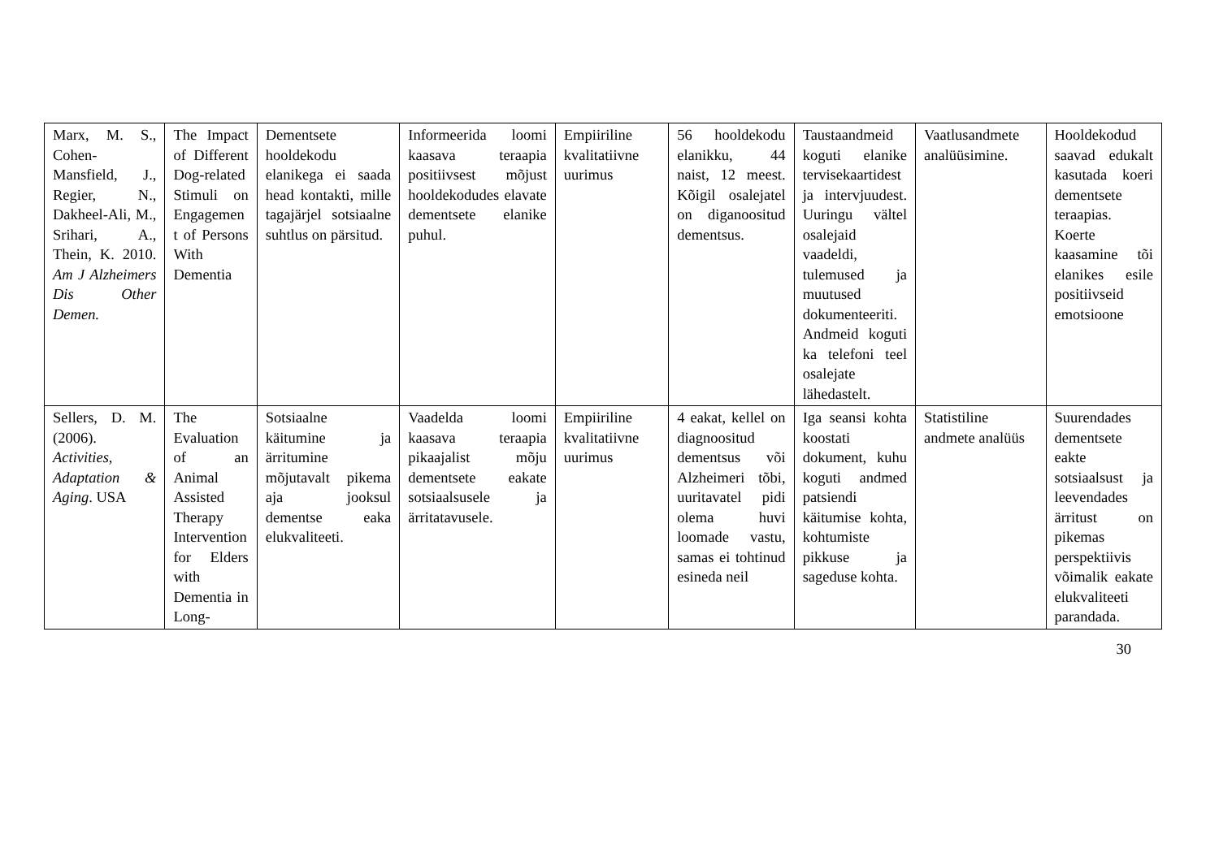| Marx, M. S., Cohen-Mansfield, J., Regier, N., Dakheel-Ali, M., Srihari, A., Thein, K. 2010. Am J Alzheimers Dis Other Demen. | The Impact of Different Dog-related Stimuli on Engagement of Persons With Dementia | Dementsete hooldekodu elanikega ei saada head kontakti, mille tagajärjel sotsiaalne suhtlus on pärsitud. | Informeerida loomi kaasava teraapia positiivsest mõjust hooldekodudes elavate dementsete elanike puhul. | Empiiriline kvalitatiivne uurimus | 56 hooldekodu elanikku, 44 naist, 12 meest. Kõigil osalejatel on diganoositud dementsus. | Taustaandmeid koguti elanike tervisekaartidest ja intervjuudest. Uuringu vältel osalejaid vaadeldi, tulemused ja muutused dokumenteeriti. Andmeid koguti ka telefoni teel osalejate lähedastelt. | Vaatlusandmete analüüsimine. | Hooldekodud saavad edukalt kasutada koeri dementsete teraapias. Koerte kaasamine tõi elanikes esile positiivseid emotsioone |
| Sellers, D. M. (2006). Activities, Adaptation & Aging . USA | The Evaluation of an Animal Assisted Therapy Intervention for Elders with Dementia in Long- | Sotsiaalne käitumine ja ärritumine mõjutavalt pikema aja jooksul dementse eaka elukvaliteeti. | Vaadelda loomi kaasava teraapia pikaajalist mõju dementsete eakate sotsiaalsusele ja ärritatavusele. | Empiiriline kvalitatiivne uurimus | 4 eakat, kellel on diagnoositud dementsus või Alzheimeri tõbi, uuritavatel pidi olema huvi loomade vastu, samas ei tohtinud esineda neil | Iga seansi kohta koostati dokument, kuhu koguti andmed patsiendi käitumise kohta, kohtumiste pikkuse ja sageduse kohta. | Statistiline andmete analüüs | Suurendades dementsete eakte sotsiaalsust ja leevendades ärritust on pikemas perspektiivis võimalik eakate elukvaliteeti parandada. |
30